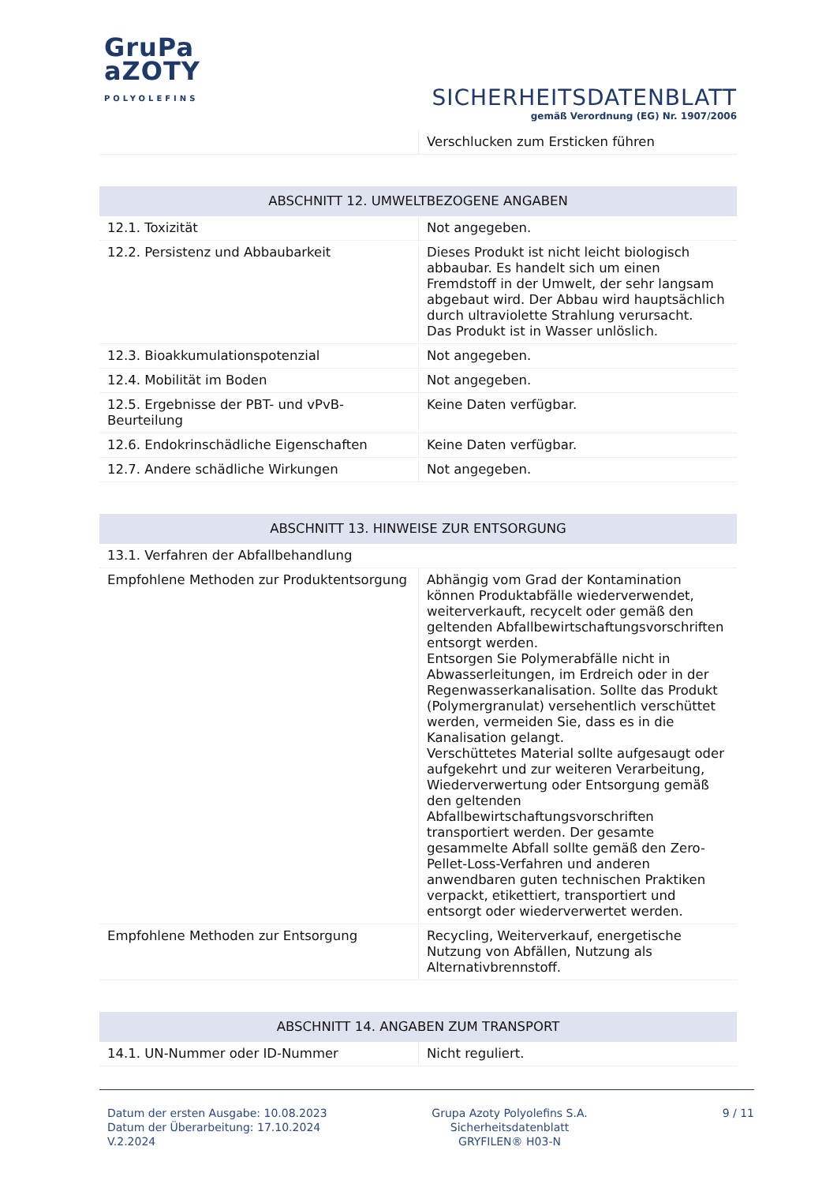GruPa
aZOTY
POLYOLEFINS
SICHERHEITSDATENBLATT
gemäß Verordnung (EG) Nr. 1907/2006
| | Verschlucken zum Ersticken führen |
| ABSCHNITT 12. UMWELTBEZOGENE ANGABEN | |
| --- | --- |
| 12.1. Toxizität | Not angegeben. |
| 12.2. Persistenz und Abbaubarkeit | Dieses Produkt ist nicht leicht biologisch abbaubar. Es handelt sich um einen Fremdstoff in der Umwelt, der sehr langsam abgebaut wird. Der Abbau wird hauptsächlich durch ultraviolette Strahlung verursacht. Das Produkt ist in Wasser unlöslich. |
| 12.3. Bioakkumulationspotenzial | Not angegeben. |
| 12.4. Mobilität im Boden | Not angegeben. |
| 12.5. Ergebnisse der PBT- und vPvB-Beurteilung | Keine Daten verfügbar. |
| 12.6. Endokrinschädliche Eigenschaften | Keine Daten verfügbar. |
| 12.7. Andere schädliche Wirkungen | Not angegeben. |
| ABSCHNITT 13. HINWEISE ZUR ENTSORGUNG | |
| --- | --- |
| 13.1. Verfahren der Abfallbehandlung | |
| Empfohlene Methoden zur Produktentsorgung | Abhängig vom Grad der Kontamination können Produktabfälle wiederverwendet, weiterverkauft, recycelt oder gemäß den geltenden Abfallbewirtschaftungsvorschriften entsorgt werden. Entsorgen Sie Polymerabfälle nicht in Abwasserleitungen, im Erdreich oder in der Regenwasserkanalisation. Sollte das Produkt (Polymergranulat) versehentlich verschüttet werden, vermeiden Sie, dass es in die Kanalisation gelangt. Verschüttetes Material sollte aufgesaugt oder aufgekehrt und zur weiteren Verarbeitung, Wiederverwertung oder Entsorgung gemäß den geltenden Abfallbewirtschaftungsvorschriften transportiert werden. Der gesamte gesammelte Abfall sollte gemäß den Zero-Pellet-Loss-Verfahren und anderen anwendbaren guten technischen Praktiken verpackt, etikettiert, transportiert und entsorgt oder wiederverwertet werden. |
| Empfohlene Methoden zur Entsorgung | Recycling, Weiterverkauf, energetische Nutzung von Abfällen, Nutzung als Alternativbrennstoff. |
| ABSCHNITT 14. ANGABEN ZUM TRANSPORT | |
| --- | --- |
| 14.1. UN-Nummer oder ID-Nummer | Nicht reguliert. |
Datum der ersten Ausgabe: 10.08.2023
Datum der Überarbeitung: 17.10.2024
V.2.2024
Grupa Azoty Polyolefins S.A.
Sicherheitsdatenblatt
GRYFILEN® H03-N
9 / 11